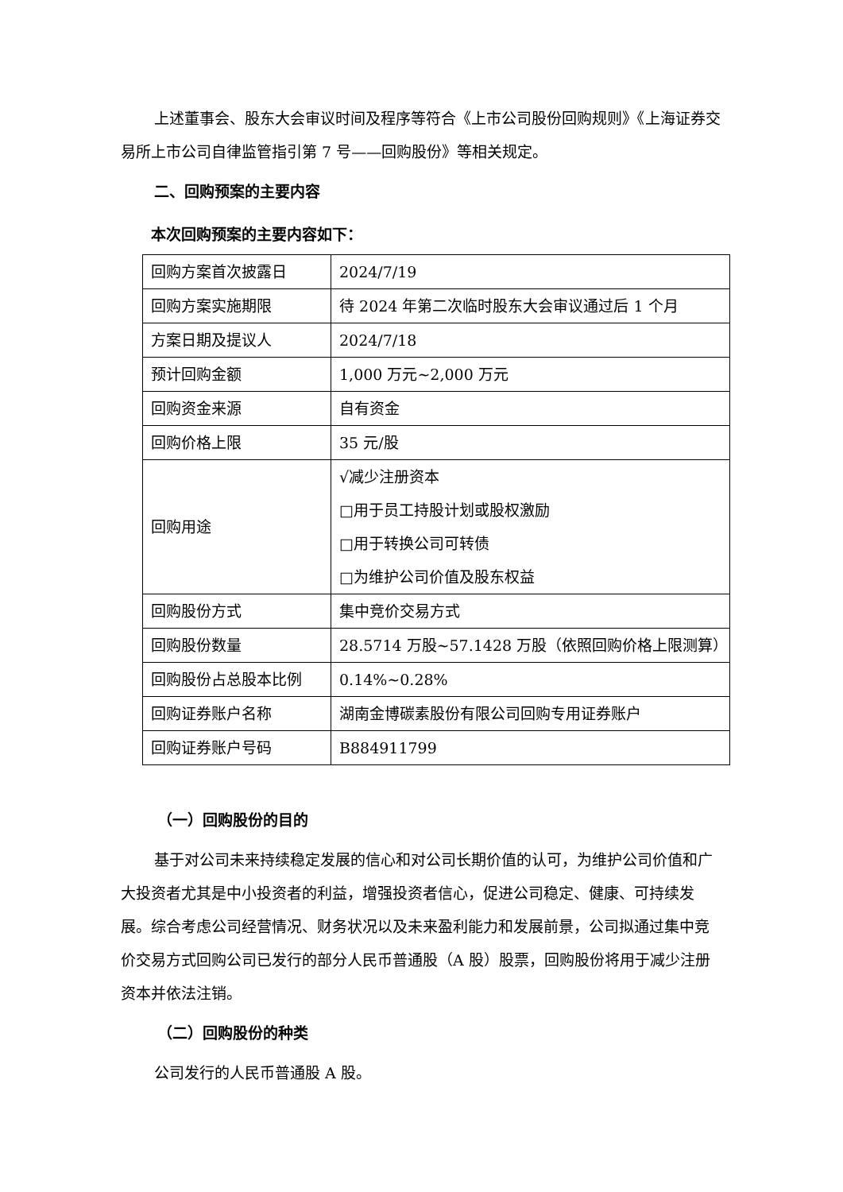上述董事会、股东大会审议时间及程序等符合《上市公司股份回购规则》《上海证券交易所上市公司自律监管指引第 7 号——回购股份》等相关规定。
二、回购预案的主要内容
本次回购预案的主要内容如下：
| 回购方案首次披露日 | 2024/7/19 |
| 回购方案实施期限 | 待 2024 年第二次临时股东大会审议通过后 1 个月 |
| 方案日期及提议人 | 2024/7/18 |
| 预计回购金额 | 1,000 万元~2,000 万元 |
| 回购资金来源 | 自有资金 |
| 回购价格上限 | 35 元/股 |
| 回购用途 | √减少注册资本 □用于员工持股计划或股权激励 □用于转换公司可转债 □为维护公司价值及股东权益 |
| 回购股份方式 | 集中竞价交易方式 |
| 回购股份数量 | 28.5714 万股~57.1428 万股（依照回购价格上限测算） |
| 回购股份占总股本比例 | 0.14%~0.28% |
| 回购证券账户名称 | 湖南金博碳素股份有限公司回购专用证券账户 |
| 回购证券账户号码 | B884911799 |
（一）回购股份的目的
基于对公司未来持续稳定发展的信心和对公司长期价值的认可，为维护公司价值和广大投资者尤其是中小投资者的利益，增强投资者信心，促进公司稳定、健康、可持续发展。综合考虑公司经营情况、财务状况以及未来盈利能力和发展前景，公司拟通过集中竞价交易方式回购公司已发行的部分人民币普通股（A 股）股票，回购股份将用于减少注册资本并依法注销。
（二）回购股份的种类
公司发行的人民币普通股 A 股。